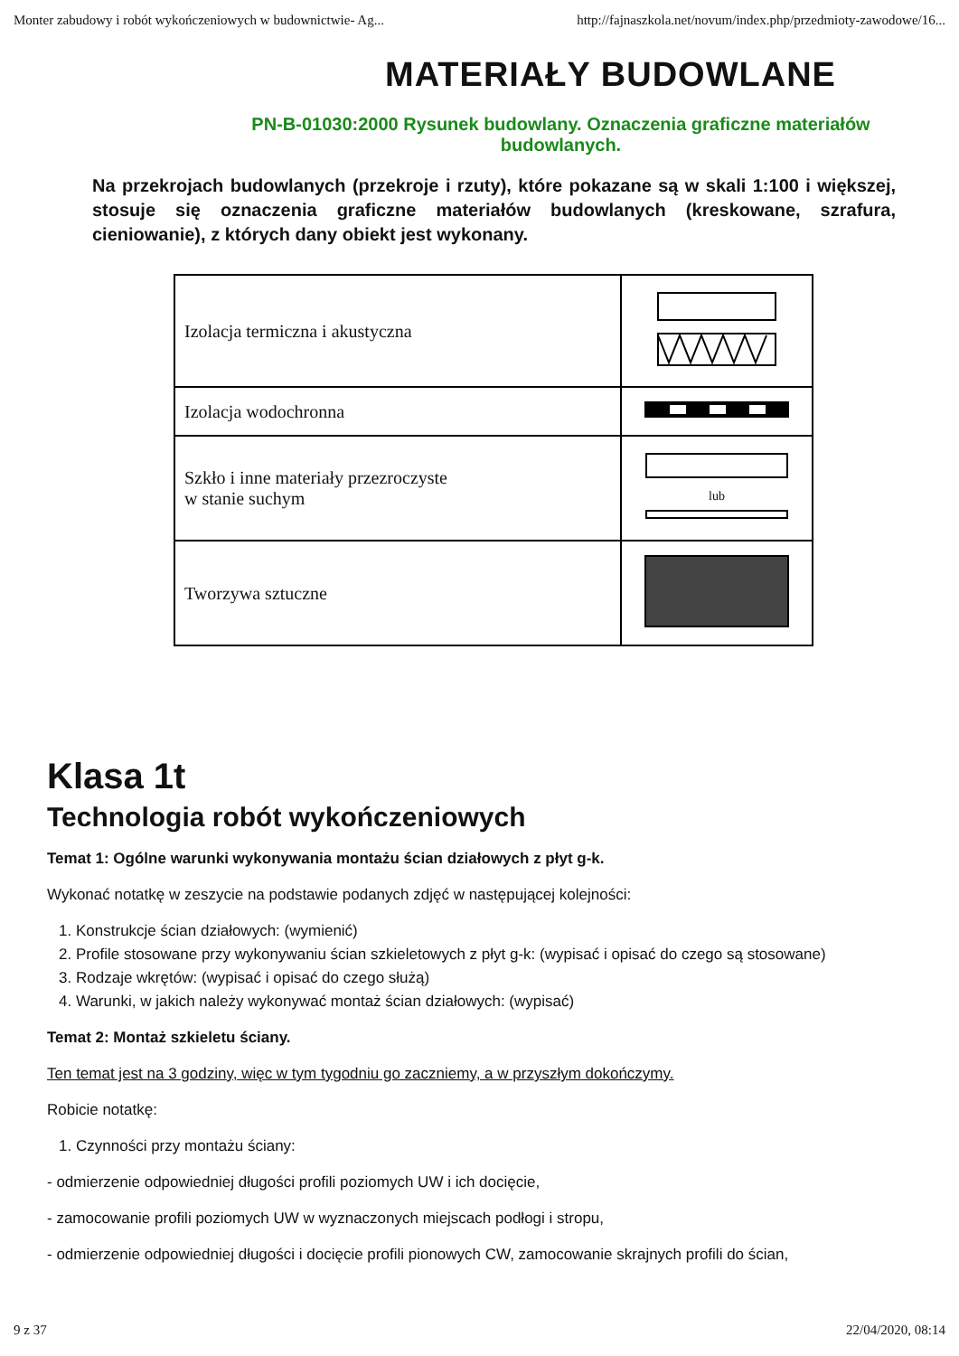Monter zabudowy i robót wykończeniowych w budownictwie- Ag... http://fajnaszkola.net/novum/index.php/przedmioty-zawodowe/16...
MATERIAŁY BUDOWLANE
PN-B-01030:2000 Rysunek budowlany. Oznaczenia graficzne materiałów budowlanych.
Na przekrojach budowlanych (przekroje i rzuty), które pokazane są w skali 1:100 i większej, stosuje się oznaczenia graficzne materiałów budowlanych (kreskowane, szrafura, cieniowanie), z których dany obiekt jest wykonany.
| Izolacja termiczna i akustyczna | |
| Izolacja wodochronna | |
| Szkło i inne materiały przezroczyste w stanie suchym | lub |
| Tworzywa sztuczne | |
Klasa 1t
Technologia robót wykończeniowych
Temat 1: Ogólne warunki wykonywania montażu ścian działowych z płyt g-k.
Wykonać notatkę w zeszycie na podstawie podanych zdjęć w następującej kolejności:
1. Konstrukcje ścian działowych: (wymienić)
2. Profile stosowane przy wykonywaniu ścian szkieletowych z płyt g-k: (wypisać i opisać do czego są stosowane)
3. Rodzaje wkrętów: (wypisać i opisać do czego służą)
4. Warunki, w jakich należy wykonywać montaż ścian działowych: (wypisać)
Temat 2: Montaż szkieletu ściany.
Ten temat jest na 3 godziny, więc w tym tygodniu go zaczniemy, a w przyszłym dokończymy.
Robicie notatkę:
1. Czynności przy montażu ściany:
- odmierzenie odpowiedniej długości profili poziomych UW i ich docięcie,
- zamocowanie profili poziomych UW w wyznaczonych miejscach podłogi i stropu,
- odmierzenie odpowiedniej długości i docięcie profili pionowych CW, zamocowanie skrajnych profili do ścian,
9 z 37 22/04/2020, 08:14